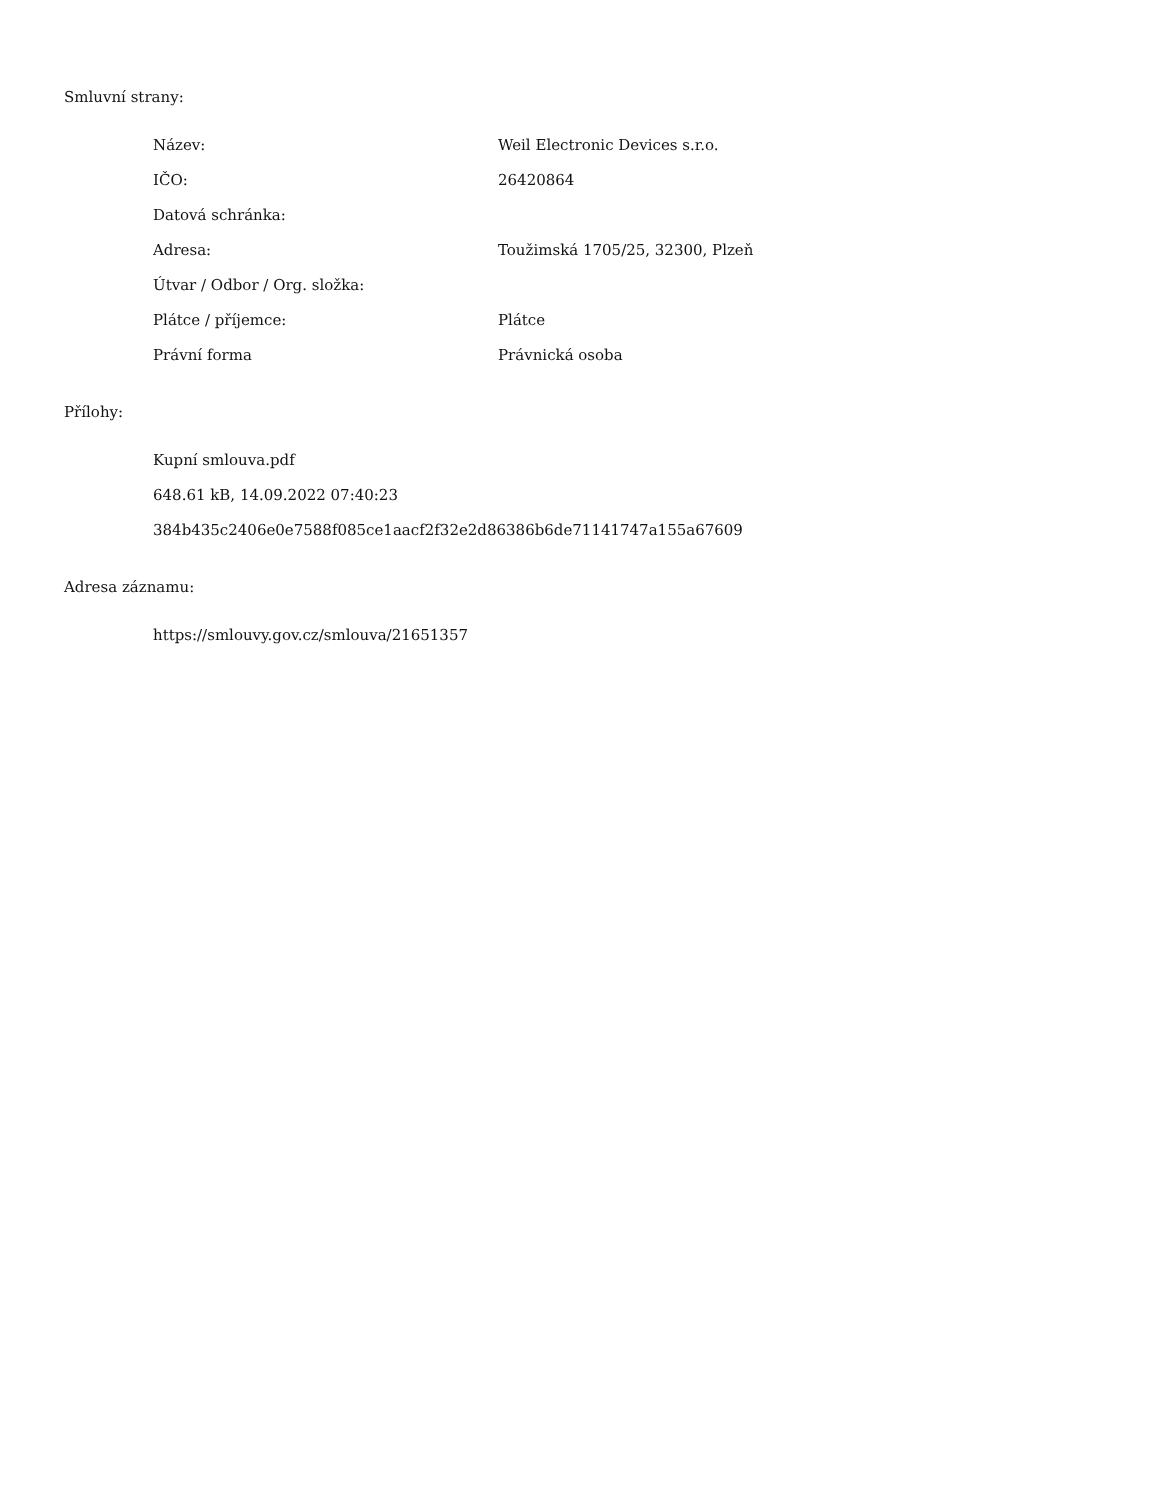Smluvní strany:
| Název: | Weil Electronic Devices s.r.o. |
| IČO: | 26420864 |
| Datová schránka: | |
| Adresa: | Toužimská 1705/25, 32300, Plzeň |
| Útvar / Odbor / Org. složka: | |
| Plátce / příjemce: | Plátce |
| Právní forma | Právnická osoba |
Přílohy:
Kupní smlouva.pdf
648.61 kB, 14.09.2022 07:40:23
384b435c2406e0e7588f085ce1aacf2f32e2d86386b6de71141747a155a67609
Adresa záznamu:
https://smlouvy.gov.cz/smlouva/21651357